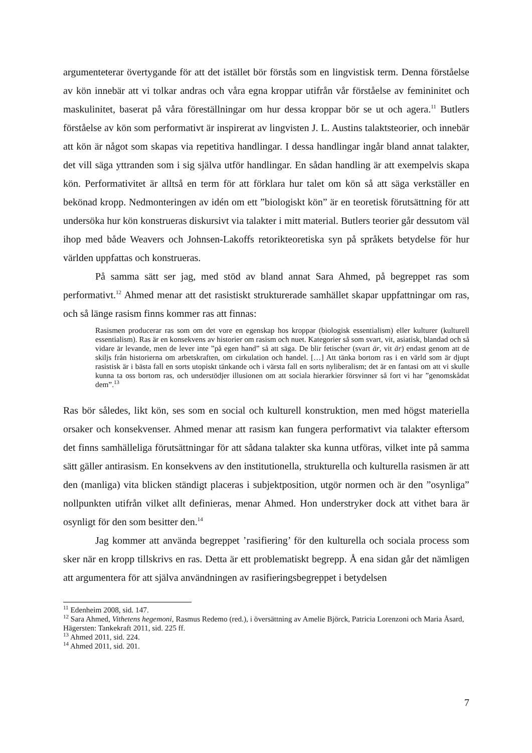argumenteterar övertygande för att det istället bör förstås som en lingvistisk term. Denna förståelse av kön innebär att vi tolkar andras och våra egna kroppar utifrån vår förståelse av femininitet och maskulinitet, baserat på våra föreställningar om hur dessa kroppar bör se ut och agera.<sup>11</sup> Butlers förståelse av kön som performativt är inspirerat av lingvisten J. L. Austins talaktsteorier, och innebär att kön är något som skapas via repetitiva handlingar. I dessa handlingar ingår bland annat talakter, det vill säga yttranden som i sig själva utför handlingar. En sådan handling är att exempelvis skapa kön. Performativitet är alltså en term för att förklara hur talet om kön så att säga verkställer en bekönad kropp. Nedmonteringen av idén om ett ”biologiskt kön” är en teoretisk förutsättning för att undersöka hur kön konstrueras diskursivt via talakter i mitt material. Butlers teorier går dessutom väl ihop med både Weavers och Johnsen-Lakoffs retorikteoretiska syn på språkets betydelse för hur världen uppfattas och konstrueras.
På samma sätt ser jag, med stöd av bland annat Sara Ahmed, på begreppet ras som performativt.<sup>12</sup> Ahmed menar att det rasistiskt strukturerade samhället skapar uppfattningar om ras, och så länge rasism finns kommer ras att finnas:
Rasismen producerar ras som om det vore en egenskap hos kroppar (biologisk essentialism) eller kulturer (kulturell essentialism). Ras är en konsekvens av historier om rasism och nuet. Kategorier så som svart, vit, asiatisk, blandad och så vidare är levande, men de lever inte ”på egen hand” så att säga. De blir fetischer (svart är, vit är) endast genom att de skiljs från historierna om arbetskraften, om cirkulation och handel. […] Att tänka bortom ras i en värld som är djupt rasistisk är i bästa fall en sorts utopiskt tänkande och i värsta fall en sorts nyliberalism; det är en fantasi om att vi skulle kunna ta oss bortom ras, och understödjer illusionen om att sociala hierarkier försvinner så fort vi har ”genomskådat dem”.<sup>13</sup>
Ras bör således, likt kön, ses som en social och kulturell konstruktion, men med högst materiella orsaker och konsekvenser. Ahmed menar att rasism kan fungera performativt via talakter eftersom det finns samhälleliga förutsättningar för att sådana talakter ska kunna utföras, vilket inte på samma sätt gäller antirasism. En konsekvens av den institutionella, strukturella och kulturella rasismen är att den (manliga) vita blicken ständigt placeras i subjektposition, utgör normen och är den ”osynliga” nollpunkten utifrån vilket allt definieras, menar Ahmed. Hon understryker dock att vithet bara är osynligt för den som besitter den.<sup>14</sup>
Jag kommer att använda begreppet ’rasifiering’ för den kulturella och sociala process som sker när en kropp tillskrivs en ras. Detta är ett problematiskt begrepp. Å ena sidan går det nämligen att argumentera för att själva användningen av rasifieringsbegreppet i betydelsen
<sup>11</sup> Edenheim 2008, sid. 147.
<sup>12</sup> Sara Ahmed, Vithetens hegemoni, Rasmus Redemo (red.), i översättning av Amelie Björck, Patricia Lorenzoni och Maria Åsard, Hägersten: Tankekraft 2011, sid. 225 ff.
<sup>13</sup> Ahmed 2011, sid. 224.
<sup>14</sup> Ahmed 2011, sid. 201.
7